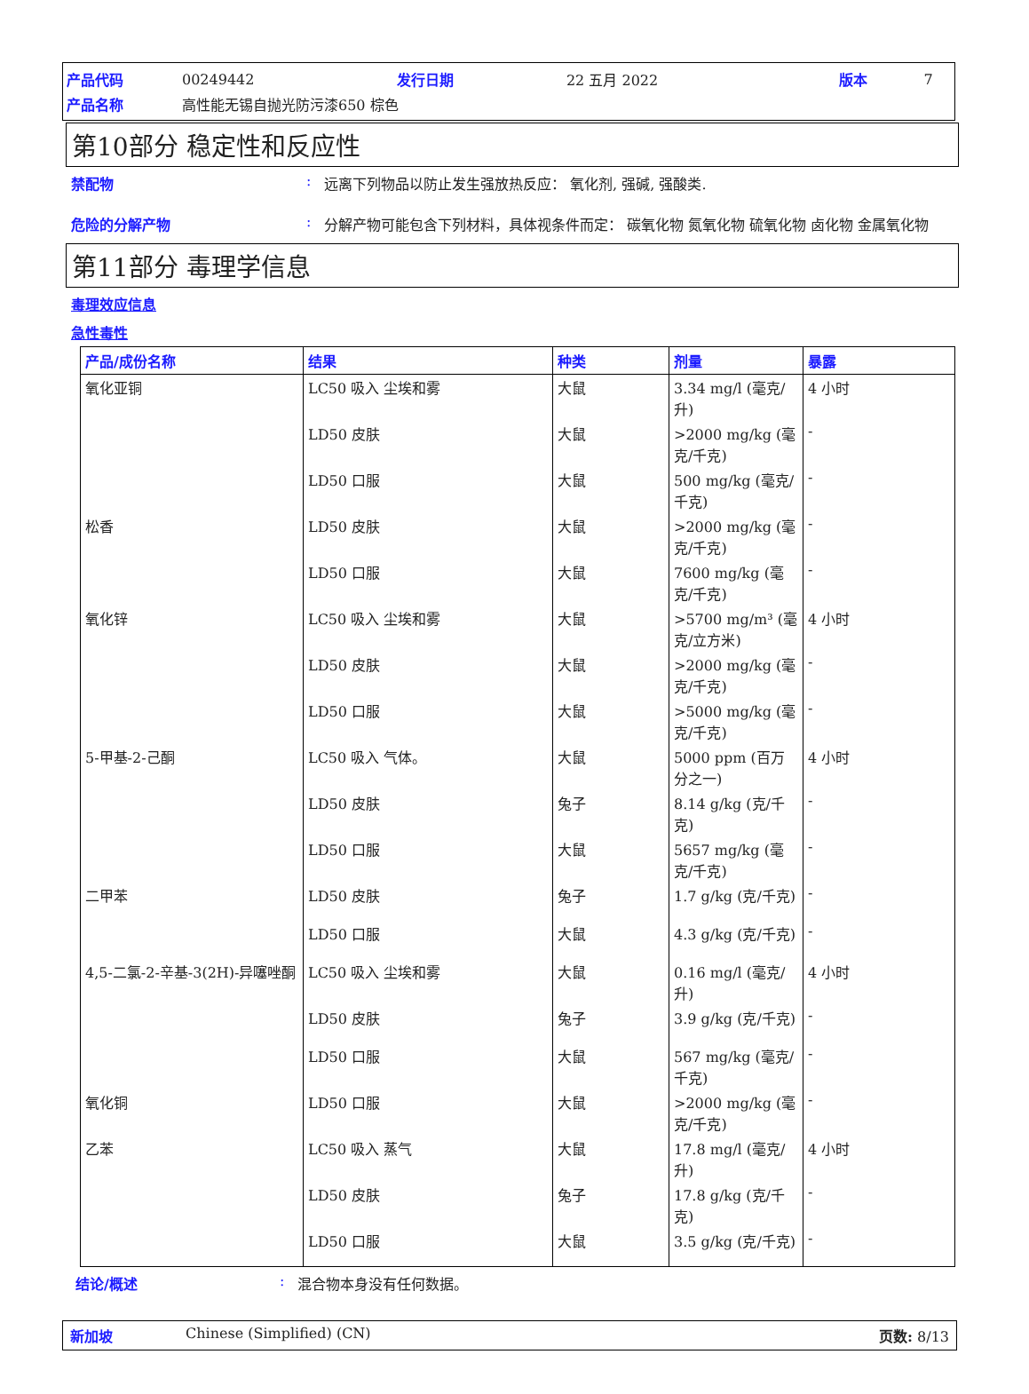| 产品代码 | 00249442 | 发行日期 | 22 五月 2022 | 版本 | 7 |
| 产品名称 | 高性能无锡自抛光防污漆650 棕色 | | | | |
第10部分 稳定性和反应性
禁配物 : 远离下列物品以防止发生强放热反应： 氧化剂, 强碱, 强酸类.
危险的分解产物 : 分解产物可能包含下列材料，具体视条件而定： 碳氧化物 氮氧化物 硫氧化物 卤化物 金属氧化物
第11部分 毒理学信息
毒理效应信息
急性毒性
| 产品/成份名称 | 结果 | 种类 | 剂量 | 暴露 |
| --- | --- | --- | --- | --- |
| 氧化亚铜 | LC50 吸入 尘埃和雾 | 大鼠 | 3.34 mg/l (毫克/升) | 4 小时 |
| | LD50 皮肤 | 大鼠 | >2000 mg/kg (毫克/千克) | - |
| | LD50 口服 | 大鼠 | 500 mg/kg (毫克/千克) | - |
| 松香 | LD50 皮肤 | 大鼠 | >2000 mg/kg (毫克/千克) | - |
| | LD50 口服 | 大鼠 | 7600 mg/kg (毫克/千克) | - |
| 氧化锌 | LC50 吸入 尘埃和雾 | 大鼠 | >5700 mg/m³ (毫克/立方米) | 4 小时 |
| | LD50 皮肤 | 大鼠 | >2000 mg/kg (毫克/千克) | - |
| | LD50 口服 | 大鼠 | >5000 mg/kg (毫克/千克) | - |
| 5-甲基-2-己酮 | LC50 吸入 气体。 | 大鼠 | 5000 ppm (百万分之一) | 4 小时 |
| | LD50 皮肤 | 兔子 | 8.14 g/kg (克/千克) | - |
| | LD50 口服 | 大鼠 | 5657 mg/kg (毫克/千克) | - |
| 二甲苯 | LD50 皮肤 | 兔子 | 1.7 g/kg (克/千克) | - |
| | LD50 口服 | 大鼠 | 4.3 g/kg (克/千克) | - |
| 4,5-二氯-2-辛基-3(2H)-异噻唑酮 | LC50 吸入 尘埃和雾 | 大鼠 | 0.16 mg/l (毫克/升) | 4 小时 |
| | LD50 皮肤 | 兔子 | 3.9 g/kg (克/千克) | - |
| | LD50 口服 | 大鼠 | 567 mg/kg (毫克/千克) | - |
| 氧化铜 | LD50 口服 | 大鼠 | >2000 mg/kg (毫克/千克) | - |
| 乙苯 | LC50 吸入 蒸气 | 大鼠 | 17.8 mg/l (毫克/升) | 4 小时 |
| | LD50 皮肤 | 兔子 | 17.8 g/kg (克/千克) | - |
| | LD50 口服 | 大鼠 | 3.5 g/kg (克/千克) | - |
结论/概述 : 混合物本身没有任何数据。
新加坡 Chinese (Simplified) (CN) 页数: 8/13